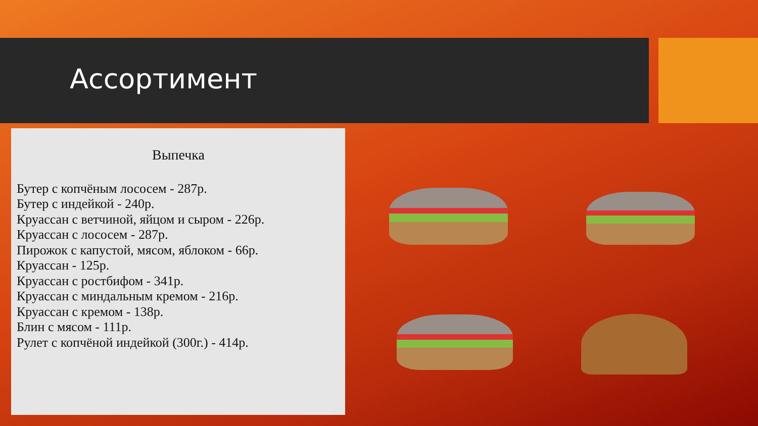Ассортимент
Выпечка
Бутер с копчёным лососем - 287р.
Бутер с индейкой - 240р.
Круассан с ветчиной, яйцом и сыром - 226р.
Круассан с лососем - 287р.
Пирожок с капустой, мясом, яблоком - 66р.
Круассан - 125р.
Круассан с ростбифом - 341р.
Круассан с миндальным кремом - 216р.
Круассан с кремом - 138р.
Блин с мясом - 111р.
Рулет с копчёной индейкой (300г.) - 414р.